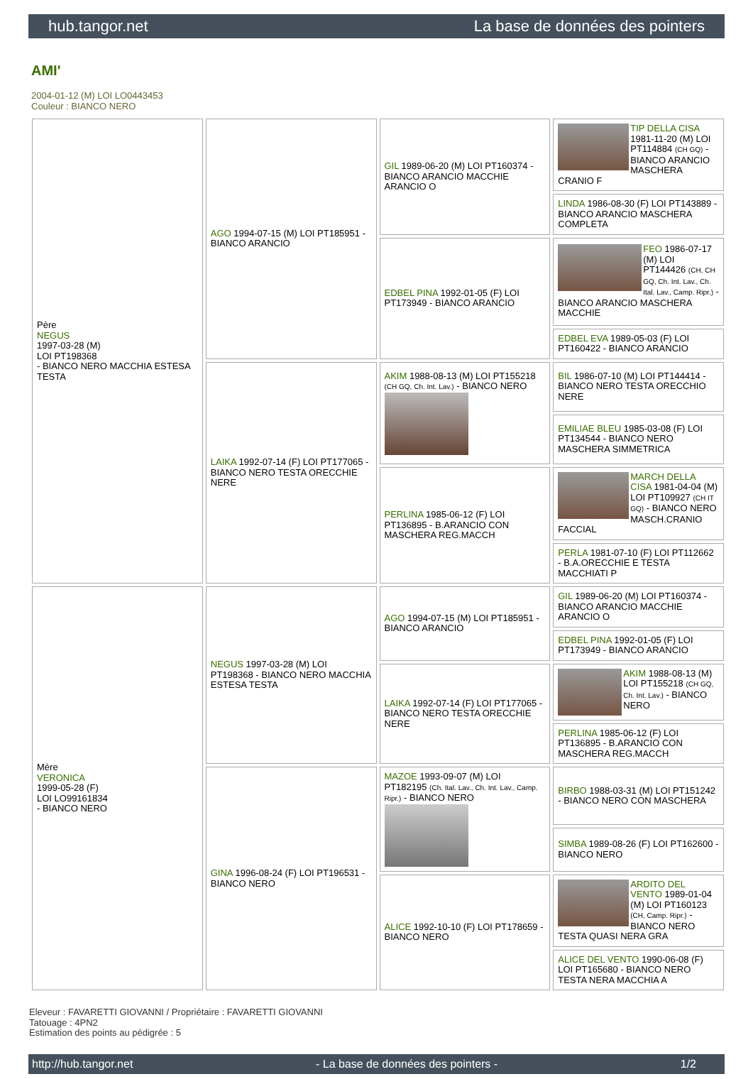hub.tangor.net La base de données des pointers
AMI'
2004-01-12 (M) LOI LO0443453
Couleur : BIANCO NERO
| Père NEGUS 1997-03-28 (M) LOI PT198368 - BIANCO NERO MACCHIA ESTESA TESTA | AGO 1994-07-15 (M) LOI PT185951 - BIANCO ARANCIO | GIL 1989-06-20 (M) LOI PT160374 - BIANCO ARANCIO MACCHIE ARANCIO O | TIP DELLA CISA 1981-11-20 (M) LOI PT114884 (CH GQ) - BIANCO ARANCIO MASCHERA CRANIO F |
| | | | LINDA 1986-08-30 (F) LOI PT143889 - BIANCO ARANCIO MASCHERA COMPLETA |
| | | EDBEL PINA 1992-01-05 (F) LOI PT173949 - BIANCO ARANCIO | FEO 1986-07-17 (M) LOI PT144426 (CH, CH GQ, Ch. Int. Lav., Ch. Ital. Lav., Camp. Ripr.) - BIANCO ARANCIO MASCHERA MACCHIE |
| | | | EDBEL EVA 1989-05-03 (F) LOI PT160422 - BIANCO ARANCIO |
| | LAIKA 1992-07-14 (F) LOI PT177065 - BIANCO NERO TESTA ORECCHIE NERE | AKIM 1988-08-13 (M) LOI PT155218 (CH GQ, Ch. Int. Lav.) - BIANCO NERO | BIL 1986-07-10 (M) LOI PT144414 - BIANCO NERO TESTA ORECCHIO NERE |
| | | | EMILIAE BLEU 1985-03-08 (F) LOI PT134544 - BIANCO NERO MASCHERA SIMMETRICA |
| | | PERLINA 1985-06-12 (F) LOI PT136895 - B.ARANCIO CON MASCHERA REG.MACCH | MARCH DELLA CISA 1981-04-04 (M) LOI PT109927 (CH IT GQ) - BIANCO NERO MASCH.CRANIO FACCIAL |
| | | | PERLA 1981-07-10 (F) LOI PT112662 - B.A.ORECCHIE E TESTA MACCHIATI P |
| Mère VERONICA 1999-05-28 (F) LOI LO99161834 - BIANCO NERO | NEGUS 1997-03-28 (M) LOI PT198368 - BIANCO NERO MACCHIA ESTESA TESTA | AGO 1994-07-15 (M) LOI PT185951 - BIANCO ARANCIO | GIL 1989-06-20 (M) LOI PT160374 - BIANCO ARANCIO MACCHIE ARANCIO O |
| | | | EDBEL PINA 1992-01-05 (F) LOI PT173949 - BIANCO ARANCIO |
| | | LAIKA 1992-07-14 (F) LOI PT177065 - BIANCO NERO TESTA ORECCHIE NERE | AKIM 1988-08-13 (M) LOI PT155218 (CH GQ, Ch. Int. Lav.) - BIANCO NERO |
| | | | PERLINA 1985-06-12 (F) LOI PT136895 - B.ARANCIO CON MASCHERA REG.MACCH |
| | GINA 1996-08-24 (F) LOI PT196531 - BIANCO NERO | MAZOE 1993-09-07 (M) LOI PT182195 (Ch. Ital. Lav., Ch. Int. Lav., Camp. Ripr.) - BIANCO NERO | BIRBO 1988-03-31 (M) LOI PT151242 - BIANCO NERO CON MASCHERA |
| | | | SIMBA 1989-08-26 (F) LOI PT162600 - BIANCO NERO |
| | | ALICE 1992-10-10 (F) LOI PT178659 - BIANCO NERO | ARDITO DEL VENTO 1989-01-04 (M) LOI PT160123 (CH, Camp. Ripr.) - BIANCO NERO TESTA QUASI NERA GRA |
| | | | ALICE DEL VENTO 1990-06-08 (F) LOI PT165680 - BIANCO NERO TESTA NERA MACCHIA A |
Eleveur : FAVARETTI GIOVANNI / Propriétaire : FAVARETTI GIOVANNI
Tatouage : 4PN2
Estimation des points au pédigrée : 5
http://hub.tangor.net - La base de données des pointers - 1/2